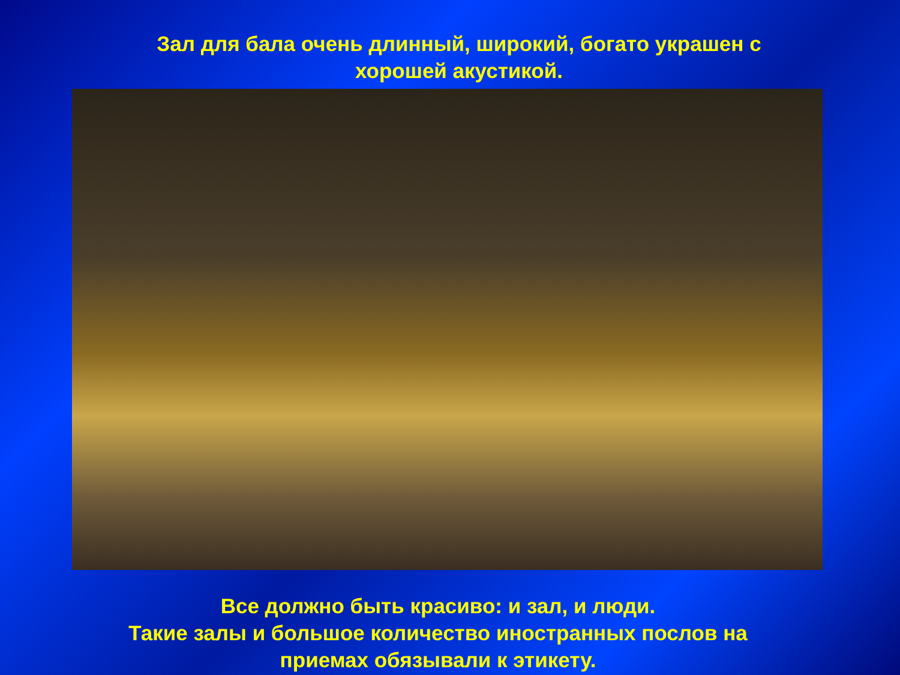Зал для бала очень длинный, широкий, богато украшен с хорошей акустикой.
Все должно быть красиво: и зал, и люди.
Такие залы и большое количество иностранных послов на приемах обязывали к этикету.